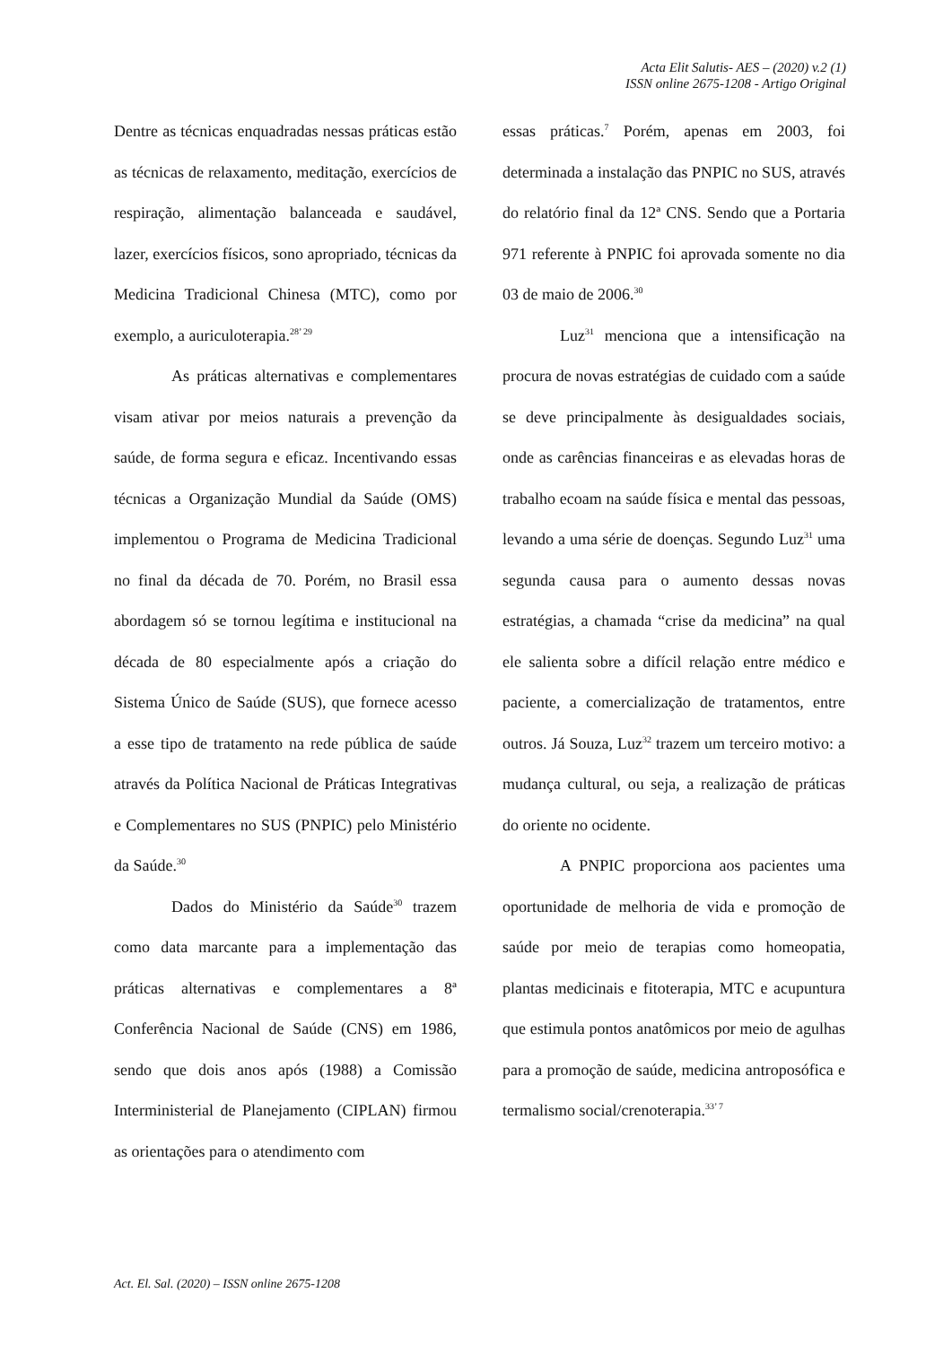Acta Elit Salutis- AES – (2020) v.2 (1)
ISSN online 2675-1208 - Artigo Original
Dentre as técnicas enquadradas nessas práticas estão as técnicas de relaxamento, meditação, exercícios de respiração, alimentação balanceada e saudável, lazer, exercícios físicos, sono apropriado, técnicas da Medicina Tradicional Chinesa (MTC), como por exemplo, a auriculoterapia.<sup>28’ 29</sup>
As práticas alternativas e complementares visam ativar por meios naturais a prevenção da saúde, de forma segura e eficaz. Incentivando essas técnicas a Organização Mundial da Saúde (OMS) implementou o Programa de Medicina Tradicional no final da década de 70. Porém, no Brasil essa abordagem só se tornou legítima e institucional na década de 80 especialmente após a criação do Sistema Único de Saúde (SUS), que fornece acesso a esse tipo de tratamento na rede pública de saúde através da Política Nacional de Práticas Integrativas e Complementares no SUS (PNPIC) pelo Ministério da Saúde.<sup>30</sup>
Dados do Ministério da Saúde<sup>30</sup> trazem como data marcante para a implementação das práticas alternativas e complementares a 8ª Conferência Nacional de Saúde (CNS) em 1986, sendo que dois anos após (1988) a Comissão Interministerial de Planejamento (CIPLAN) firmou as orientações para o atendimento com
essas práticas.<sup>7</sup> Porém, apenas em 2003, foi determinada a instalação das PNPIC no SUS, através do relatório final da 12ª CNS. Sendo que a Portaria 971 referente à PNPIC foi aprovada somente no dia 03 de maio de 2006.<sup>30</sup>
Luz<sup>31</sup> menciona que a intensificação na procura de novas estratégias de cuidado com a saúde se deve principalmente às desigualdades sociais, onde as carências financeiras e as elevadas horas de trabalho ecoam na saúde física e mental das pessoas, levando a uma série de doenças. Segundo Luz<sup>31</sup> uma segunda causa para o aumento dessas novas estratégias, a chamada “crise da medicina” na qual ele salienta sobre a difícil relação entre médico e paciente, a comercialização de tratamentos, entre outros. Já Souza, Luz<sup>32</sup> trazem um terceiro motivo: a mudança cultural, ou seja, a realização de práticas do oriente no ocidente.
A PNPIC proporciona aos pacientes uma oportunidade de melhoria de vida e promoção de saúde por meio de terapias como homeopatia, plantas medicinais e fitoterapia, MTC e acupuntura que estimula pontos anatômicos por meio de agulhas para a promoção de saúde, medicina antroposófica e termalismo social/crenoterapia.<sup>33’ 7</sup>
Act. El. Sal. (2020) – ISSN online 2675-1208